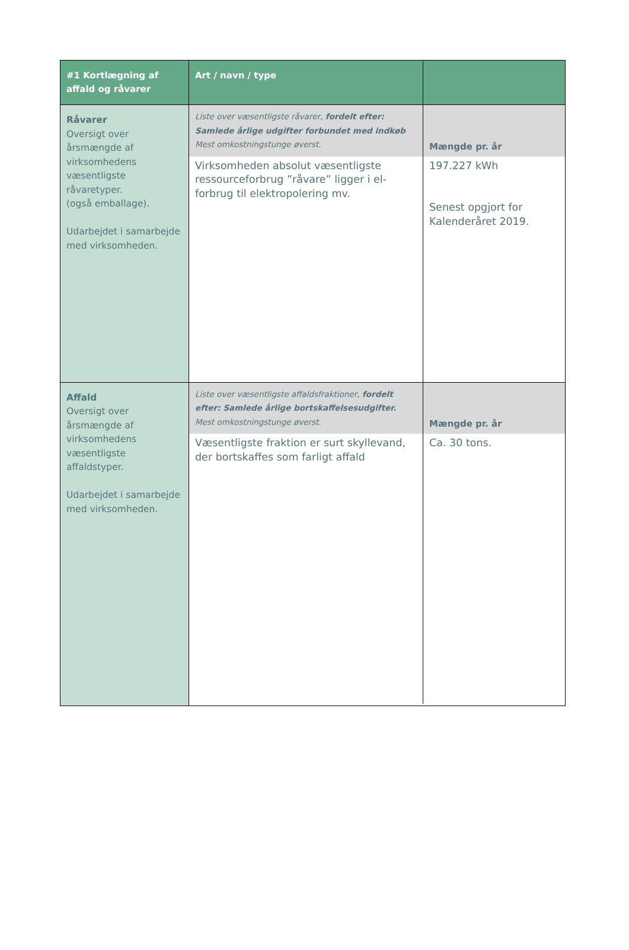| #1 Kortlægning af affald og råvarer | Art / navn / type | |
| --- | --- | --- |
| Råvarer Oversigt over årsmængde af virksomhedens væsentligste råvaretyper. (også emballage). Udarbejdet i samarbejde med virksomheden. | / Liste over væsentligste råvarer, fordelt efter: Samlede årlige udgifter forbundet med indkøb Mest omkostningstunge øverst. / Mængde pr. år / / Virksomheden absolut væsentligste ressourceforbrug ”råvare” ligger i el-forbrug til elektropolering mv. / 197.227 kWh Senest opgjort for Kalenderåret 2019. / | |
| Affald Oversigt over årsmængde af virksomhedens væsentligste affaldstyper. Udarbejdet i samarbejde med virksomheden. | / Liste over væsentligste affaldsfraktioner, fordelt efter: Samlede årlige bortskaffelsesudgifter. Mest omkostningstunge øverst. / Mængde pr. år / / Væsentligste fraktion er surt skyllevand, der bortskaffes som farligt affald / Ca. 30 tons. / | |